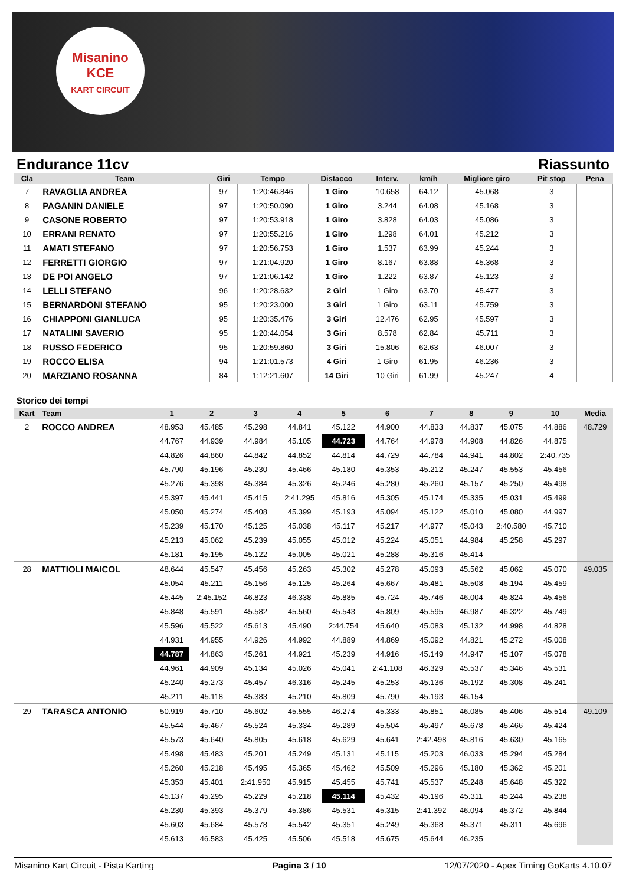Misanino
KCE
KART CIRCUIT
Endurance 11cv Riassunto
| Cla | Team | Giri | Tempo | Distacco | Interv. | km/h | Migliore giro | Pit stop | Pena |
| --- | --- | --- | --- | --- | --- | --- | --- | --- | --- |
| 7 | RAVAGLIA ANDREA | 97 | 1:20:46.846 | 1 Giro | 10.658 | 64.12 | 45.068 | 3 | |
| 8 | PAGANIN DANIELE | 97 | 1:20:50.090 | 1 Giro | 3.244 | 64.08 | 45.168 | 3 | |
| 9 | CASONE ROBERTO | 97 | 1:20:53.918 | 1 Giro | 3.828 | 64.03 | 45.086 | 3 | |
| 10 | ERRANI RENATO | 97 | 1:20:55.216 | 1 Giro | 1.298 | 64.01 | 45.212 | 3 | |
| 11 | AMATI STEFANO | 97 | 1:20:56.753 | 1 Giro | 1.537 | 63.99 | 45.244 | 3 | |
| 12 | FERRETTI GIORGIO | 97 | 1:21:04.920 | 1 Giro | 8.167 | 63.88 | 45.368 | 3 | |
| 13 | DE POI ANGELO | 97 | 1:21:06.142 | 1 Giro | 1.222 | 63.87 | 45.123 | 3 | |
| 14 | LELLI STEFANO | 96 | 1:20:28.632 | 2 Giri | 1 Giro | 63.70 | 45.477 | 3 | |
| 15 | BERNARDONI STEFANO | 95 | 1:20:23.000 | 3 Giri | 1 Giro | 63.11 | 45.759 | 3 | |
| 16 | CHIAPPONI GIANLUCA | 95 | 1:20:35.476 | 3 Giri | 12.476 | 62.95 | 45.597 | 3 | |
| 17 | NATALINI SAVERIO | 95 | 1:20:44.054 | 3 Giri | 8.578 | 62.84 | 45.711 | 3 | |
| 18 | RUSSO FEDERICO | 95 | 1:20:59.860 | 3 Giri | 15.806 | 62.63 | 46.007 | 3 | |
| 19 | ROCCO ELISA | 94 | 1:21:01.573 | 4 Giri | 1 Giro | 61.95 | 46.236 | 3 | |
| 20 | MARZIANO ROSANNA | 84 | 1:12:21.607 | 14 Giri | 10 Giri | 61.99 | 45.247 | 4 | |
Storico dei tempi
| Kart | Team | 1 | 2 | 3 | 4 | 5 | 6 | 7 | 8 | 9 | 10 | Media |
| --- | --- | --- | --- | --- | --- | --- | --- | --- | --- | --- | --- | --- |
| 2 | ROCCO ANDREA | 48.953 | 45.485 | 45.298 | 44.841 | 45.122 | 44.900 | 44.833 | 44.837 | 45.075 | 44.886 | 48.729 |
| | | 44.767 | 44.939 | 44.984 | 45.105 | 44.723 | 44.764 | 44.978 | 44.908 | 44.826 | 44.875 | |
| | | 44.826 | 44.860 | 44.842 | 44.852 | 44.814 | 44.729 | 44.784 | 44.941 | 44.802 | 2:40.735 | |
| | | 45.790 | 45.196 | 45.230 | 45.466 | 45.180 | 45.353 | 45.212 | 45.247 | 45.553 | 45.456 | |
| | | 45.276 | 45.398 | 45.384 | 45.326 | 45.246 | 45.280 | 45.260 | 45.157 | 45.250 | 45.498 | |
| | | 45.397 | 45.441 | 45.415 | 2:41.295 | 45.816 | 45.305 | 45.174 | 45.335 | 45.031 | 45.499 | |
| | | 45.050 | 45.274 | 45.408 | 45.399 | 45.193 | 45.094 | 45.122 | 45.010 | 45.080 | 44.997 | |
| | | 45.239 | 45.170 | 45.125 | 45.038 | 45.117 | 45.217 | 44.977 | 45.043 | 2:40.580 | 45.710 | |
| | | 45.213 | 45.062 | 45.239 | 45.055 | 45.012 | 45.224 | 45.051 | 44.984 | 45.258 | 45.297 | |
| | | 45.181 | 45.195 | 45.122 | 45.005 | 45.021 | 45.288 | 45.316 | 45.414 | | | |
| 28 | MATTIOLI MAICOL | 48.644 | 45.547 | 45.456 | 45.263 | 45.302 | 45.278 | 45.093 | 45.562 | 45.062 | 45.070 | 49.035 |
| | | 45.054 | 45.211 | 45.156 | 45.125 | 45.264 | 45.667 | 45.481 | 45.508 | 45.194 | 45.459 | |
| | | 45.445 | 2:45.152 | 46.823 | 46.338 | 45.885 | 45.724 | 45.746 | 46.004 | 45.824 | 45.456 | |
| | | 45.848 | 45.591 | 45.582 | 45.560 | 45.543 | 45.809 | 45.595 | 46.987 | 46.322 | 45.749 | |
| | | 45.596 | 45.522 | 45.613 | 45.490 | 2:44.754 | 45.640 | 45.083 | 45.132 | 44.998 | 44.828 | |
| | | 44.931 | 44.955 | 44.926 | 44.992 | 44.889 | 44.869 | 45.092 | 44.821 | 45.272 | 45.008 | |
| | | 44.787 | 44.863 | 45.261 | 44.921 | 45.239 | 44.916 | 45.149 | 44.947 | 45.107 | 45.078 | |
| | | 44.961 | 44.909 | 45.134 | 45.026 | 45.041 | 2:41.108 | 46.329 | 45.537 | 45.346 | 45.531 | |
| | | 45.240 | 45.273 | 45.457 | 46.316 | 45.245 | 45.253 | 45.136 | 45.192 | 45.308 | 45.241 | |
| | | 45.211 | 45.118 | 45.383 | 45.210 | 45.809 | 45.790 | 45.193 | 46.154 | | | |
| 29 | TARASCA ANTONIO | 50.919 | 45.710 | 45.602 | 45.555 | 46.274 | 45.333 | 45.851 | 46.085 | 45.406 | 45.514 | 49.109 |
| | | 45.544 | 45.467 | 45.524 | 45.334 | 45.289 | 45.504 | 45.497 | 45.678 | 45.466 | 45.424 | |
| | | 45.573 | 45.640 | 45.805 | 45.618 | 45.629 | 45.641 | 2:42.498 | 45.816 | 45.630 | 45.165 | |
| | | 45.498 | 45.483 | 45.201 | 45.249 | 45.131 | 45.115 | 45.203 | 46.033 | 45.294 | 45.284 | |
| | | 45.260 | 45.218 | 45.495 | 45.365 | 45.462 | 45.509 | 45.296 | 45.180 | 45.362 | 45.201 | |
| | | 45.353 | 45.401 | 2:41.950 | 45.915 | 45.455 | 45.741 | 45.537 | 45.248 | 45.648 | 45.322 | |
| | | 45.137 | 45.295 | 45.229 | 45.218 | 45.114 | 45.432 | 45.196 | 45.311 | 45.244 | 45.238 | |
| | | 45.230 | 45.393 | 45.379 | 45.386 | 45.531 | 45.315 | 2:41.392 | 46.094 | 45.372 | 45.844 | |
| | | 45.603 | 45.684 | 45.578 | 45.542 | 45.351 | 45.249 | 45.368 | 45.371 | 45.311 | 45.696 | |
| | | 45.613 | 46.583 | 45.425 | 45.506 | 45.518 | 45.675 | 45.644 | 46.235 | | | |
Misanino Kart Circuit - Pista Karting Pagina 3 / 10 12/07/2020 - Apex Timing GoKarts 4.10.07